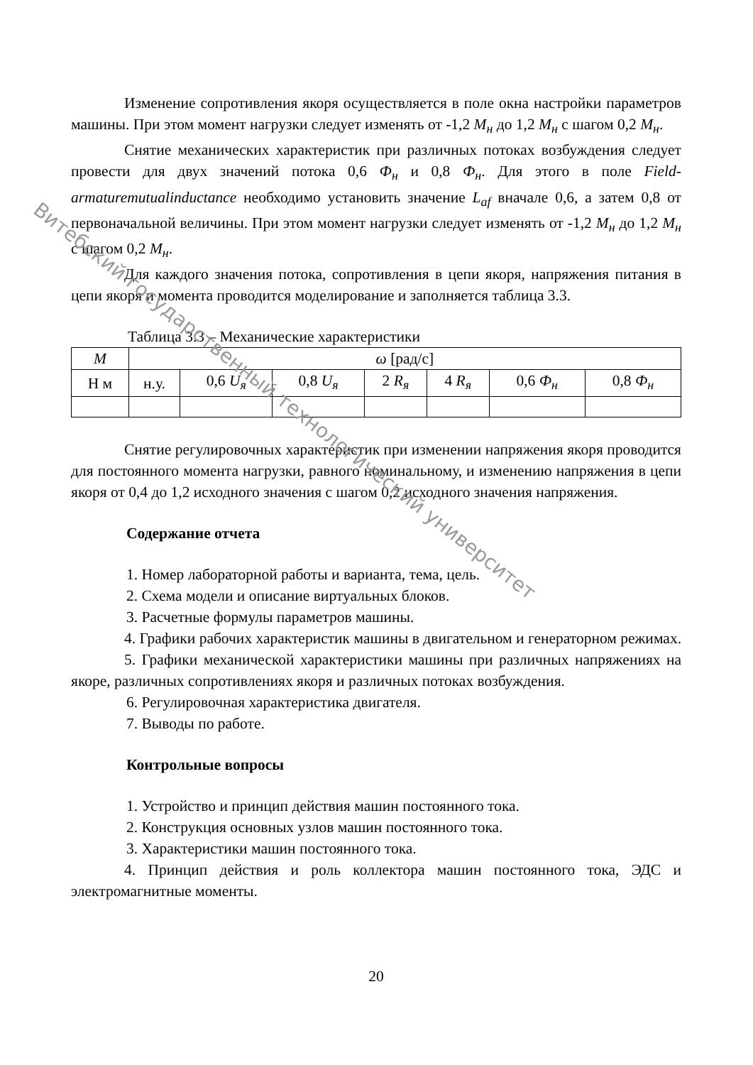Изменение сопротивления якоря осуществляется в поле окна настройки параметров машины. При этом момент нагрузки следует изменять от -1,2 M<sub>н</sub> до 1,2 M<sub>н</sub> с шагом 0,2 M<sub>н</sub>.
Снятие механических характеристик при различных потоках возбуждения следует провести для двух значений потока 0,6 Ф<sub>н</sub> и 0,8 Ф<sub>н</sub>. Для этого в поле Field-armaturemutualinductance необходимо установить значение L<sub>af</sub> вначале 0,6, а затем 0,8 от первоначальной величины. При этом момент нагрузки следует изменять от -1,2 M<sub>н</sub> до 1,2 M<sub>н</sub> с шагом 0,2 M<sub>н</sub>.
Для каждого значения потока, сопротивления в цепи якоря, напряжения питания в цепи якоря и момента проводится моделирование и заполняется таблица 3.3.
Таблица 3.3 – Механические характеристики
| M | ω [рад/с] | | | | | | |
| Н м | н.у. | 0,6 U<sub>я</sub> | 0,8 U<sub>я</sub> | 2 R<sub>я</sub> | 4 R<sub>я</sub> | 0,6 Ф<sub>н</sub> | 0,8 Ф<sub>н</sub> |
Снятие регулировочных характеристик при изменении напряжения якоря проводится для постоянного момента нагрузки, равного номинальному, и изменению напряжения в цепи якоря от 0,4 до 1,2 исходного значения с шагом 0,2 исходного значения напряжения.
Содержание отчета
1. Номер лабораторной работы и варианта, тема, цель.
2. Схема модели и описание виртуальных блоков.
3. Расчетные формулы параметров машины.
4. Графики рабочих характеристик машины в двигательном и генераторном режимах.
5. Графики механической характеристики машины при различных напряжениях на якоре, различных сопротивлениях якоря и различных потоках возбуждения.
6. Регулировочная характеристика двигателя.
7. Выводы по работе.
Контрольные вопросы
1. Устройство и принцип действия машин постоянного тока.
2. Конструкция основных узлов машин постоянного тока.
3. Характеристики машин постоянного тока.
4. Принцип действия и роль коллектора машин постоянного тока, ЭДС и электромагнитные моменты.
20
Витебский государственный технологический университет